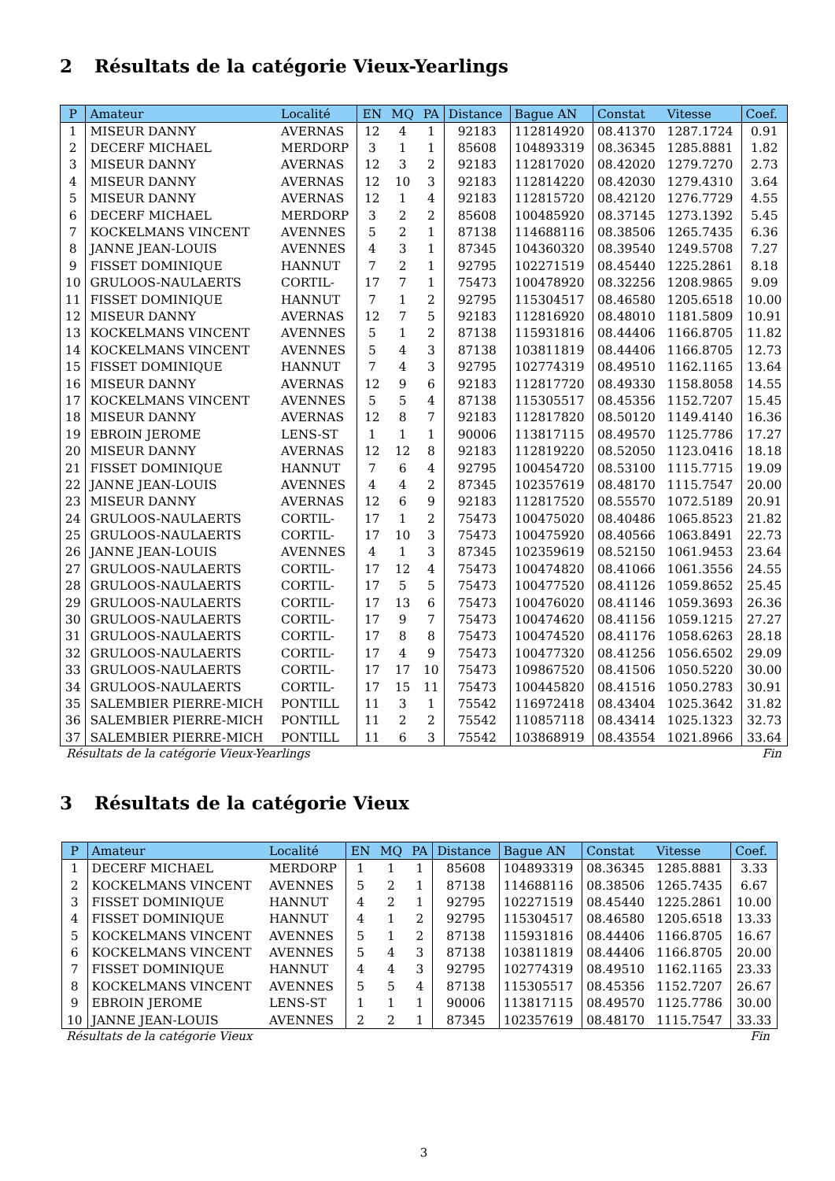2 Résultats de la catégorie Vieux-Yearlings
| P | Amateur | Localité | EN | MQ | PA | Distance | Bague AN | Constat | Vitesse | Coef. |
| --- | --- | --- | --- | --- | --- | --- | --- | --- | --- | --- |
| 1 | MISEUR DANNY | AVERNAS | 12 | 4 | 1 | 92183 | 112814920 | 08.41370 | 1287.1724 | 0.91 |
| 2 | DECERF MICHAEL | MERDORP | 3 | 1 | 1 | 85608 | 104893319 | 08.36345 | 1285.8881 | 1.82 |
| 3 | MISEUR DANNY | AVERNAS | 12 | 3 | 2 | 92183 | 112817020 | 08.42020 | 1279.7270 | 2.73 |
| 4 | MISEUR DANNY | AVERNAS | 12 | 10 | 3 | 92183 | 112814220 | 08.42030 | 1279.4310 | 3.64 |
| 5 | MISEUR DANNY | AVERNAS | 12 | 1 | 4 | 92183 | 112815720 | 08.42120 | 1276.7729 | 4.55 |
| 6 | DECERF MICHAEL | MERDORP | 3 | 2 | 2 | 85608 | 100485920 | 08.37145 | 1273.1392 | 5.45 |
| 7 | KOCKELMANS VINCENT | AVENNES | 5 | 2 | 1 | 87138 | 114688116 | 08.38506 | 1265.7435 | 6.36 |
| 8 | JANNE JEAN-LOUIS | AVENNES | 4 | 3 | 1 | 87345 | 104360320 | 08.39540 | 1249.5708 | 7.27 |
| 9 | FISSET DOMINIQUE | HANNUT | 7 | 2 | 1 | 92795 | 102271519 | 08.45440 | 1225.2861 | 8.18 |
| 10 | GRULOOS-NAULAERTS | CORTIL- | 17 | 7 | 1 | 75473 | 100478920 | 08.32256 | 1208.9865 | 9.09 |
| 11 | FISSET DOMINIQUE | HANNUT | 7 | 1 | 2 | 92795 | 115304517 | 08.46580 | 1205.6518 | 10.00 |
| 12 | MISEUR DANNY | AVERNAS | 12 | 7 | 5 | 92183 | 112816920 | 08.48010 | 1181.5809 | 10.91 |
| 13 | KOCKELMANS VINCENT | AVENNES | 5 | 1 | 2 | 87138 | 115931816 | 08.44406 | 1166.8705 | 11.82 |
| 14 | KOCKELMANS VINCENT | AVENNES | 5 | 4 | 3 | 87138 | 103811819 | 08.44406 | 1166.8705 | 12.73 |
| 15 | FISSET DOMINIQUE | HANNUT | 7 | 4 | 3 | 92795 | 102774319 | 08.49510 | 1162.1165 | 13.64 |
| 16 | MISEUR DANNY | AVERNAS | 12 | 9 | 6 | 92183 | 112817720 | 08.49330 | 1158.8058 | 14.55 |
| 17 | KOCKELMANS VINCENT | AVENNES | 5 | 5 | 4 | 87138 | 115305517 | 08.45356 | 1152.7207 | 15.45 |
| 18 | MISEUR DANNY | AVERNAS | 12 | 8 | 7 | 92183 | 112817820 | 08.50120 | 1149.4140 | 16.36 |
| 19 | EBROIN JEROME | LENS-ST | 1 | 1 | 1 | 90006 | 113817115 | 08.49570 | 1125.7786 | 17.27 |
| 20 | MISEUR DANNY | AVERNAS | 12 | 12 | 8 | 92183 | 112819220 | 08.52050 | 1123.0416 | 18.18 |
| 21 | FISSET DOMINIQUE | HANNUT | 7 | 6 | 4 | 92795 | 100454720 | 08.53100 | 1115.7715 | 19.09 |
| 22 | JANNE JEAN-LOUIS | AVENNES | 4 | 4 | 2 | 87345 | 102357619 | 08.48170 | 1115.7547 | 20.00 |
| 23 | MISEUR DANNY | AVERNAS | 12 | 6 | 9 | 92183 | 112817520 | 08.55570 | 1072.5189 | 20.91 |
| 24 | GRULOOS-NAULAERTS | CORTIL- | 17 | 1 | 2 | 75473 | 100475020 | 08.40486 | 1065.8523 | 21.82 |
| 25 | GRULOOS-NAULAERTS | CORTIL- | 17 | 10 | 3 | 75473 | 100475920 | 08.40566 | 1063.8491 | 22.73 |
| 26 | JANNE JEAN-LOUIS | AVENNES | 4 | 1 | 3 | 87345 | 102359619 | 08.52150 | 1061.9453 | 23.64 |
| 27 | GRULOOS-NAULAERTS | CORTIL- | 17 | 12 | 4 | 75473 | 100474820 | 08.41066 | 1061.3556 | 24.55 |
| 28 | GRULOOS-NAULAERTS | CORTIL- | 17 | 5 | 5 | 75473 | 100477520 | 08.41126 | 1059.8652 | 25.45 |
| 29 | GRULOOS-NAULAERTS | CORTIL- | 17 | 13 | 6 | 75473 | 100476020 | 08.41146 | 1059.3693 | 26.36 |
| 30 | GRULOOS-NAULAERTS | CORTIL- | 17 | 9 | 7 | 75473 | 100474620 | 08.41156 | 1059.1215 | 27.27 |
| 31 | GRULOOS-NAULAERTS | CORTIL- | 17 | 8 | 8 | 75473 | 100474520 | 08.41176 | 1058.6263 | 28.18 |
| 32 | GRULOOS-NAULAERTS | CORTIL- | 17 | 4 | 9 | 75473 | 100477320 | 08.41256 | 1056.6502 | 29.09 |
| 33 | GRULOOS-NAULAERTS | CORTIL- | 17 | 17 | 10 | 75473 | 109867520 | 08.41506 | 1050.5220 | 30.00 |
| 34 | GRULOOS-NAULAERTS | CORTIL- | 17 | 15 | 11 | 75473 | 100445820 | 08.41516 | 1050.2783 | 30.91 |
| 35 | SALEMBIER PIERRE-MICH | PONTILL | 11 | 3 | 1 | 75542 | 116972418 | 08.43404 | 1025.3642 | 31.82 |
| 36 | SALEMBIER PIERRE-MICH | PONTILL | 11 | 2 | 2 | 75542 | 110857118 | 08.43414 | 1025.1323 | 32.73 |
| 37 | SALEMBIER PIERRE-MICH | PONTILL | 11 | 6 | 3 | 75542 | 103868919 | 08.43554 | 1021.8966 | 33.64 |
Résultats de la catégorie Vieux-Yearlings Fin
3 Résultats de la catégorie Vieux
| P | Amateur | Localité | EN | MQ | PA | Distance | Bague AN | Constat | Vitesse | Coef. |
| --- | --- | --- | --- | --- | --- | --- | --- | --- | --- | --- |
| 1 | DECERF MICHAEL | MERDORP | 1 | 1 | 1 | 85608 | 104893319 | 08.36345 | 1285.8881 | 3.33 |
| 2 | KOCKELMANS VINCENT | AVENNES | 5 | 2 | 1 | 87138 | 114688116 | 08.38506 | 1265.7435 | 6.67 |
| 3 | FISSET DOMINIQUE | HANNUT | 4 | 2 | 1 | 92795 | 102271519 | 08.45440 | 1225.2861 | 10.00 |
| 4 | FISSET DOMINIQUE | HANNUT | 4 | 1 | 2 | 92795 | 115304517 | 08.46580 | 1205.6518 | 13.33 |
| 5 | KOCKELMANS VINCENT | AVENNES | 5 | 1 | 2 | 87138 | 115931816 | 08.44406 | 1166.8705 | 16.67 |
| 6 | KOCKELMANS VINCENT | AVENNES | 5 | 4 | 3 | 87138 | 103811819 | 08.44406 | 1166.8705 | 20.00 |
| 7 | FISSET DOMINIQUE | HANNUT | 4 | 4 | 3 | 92795 | 102774319 | 08.49510 | 1162.1165 | 23.33 |
| 8 | KOCKELMANS VINCENT | AVENNES | 5 | 5 | 4 | 87138 | 115305517 | 08.45356 | 1152.7207 | 26.67 |
| 9 | EBROIN JEROME | LENS-ST | 1 | 1 | 1 | 90006 | 113817115 | 08.49570 | 1125.7786 | 30.00 |
| 10 | JANNE JEAN-LOUIS | AVENNES | 2 | 2 | 1 | 87345 | 102357619 | 08.48170 | 1115.7547 | 33.33 |
Résultats de la catégorie Vieux Fin
3